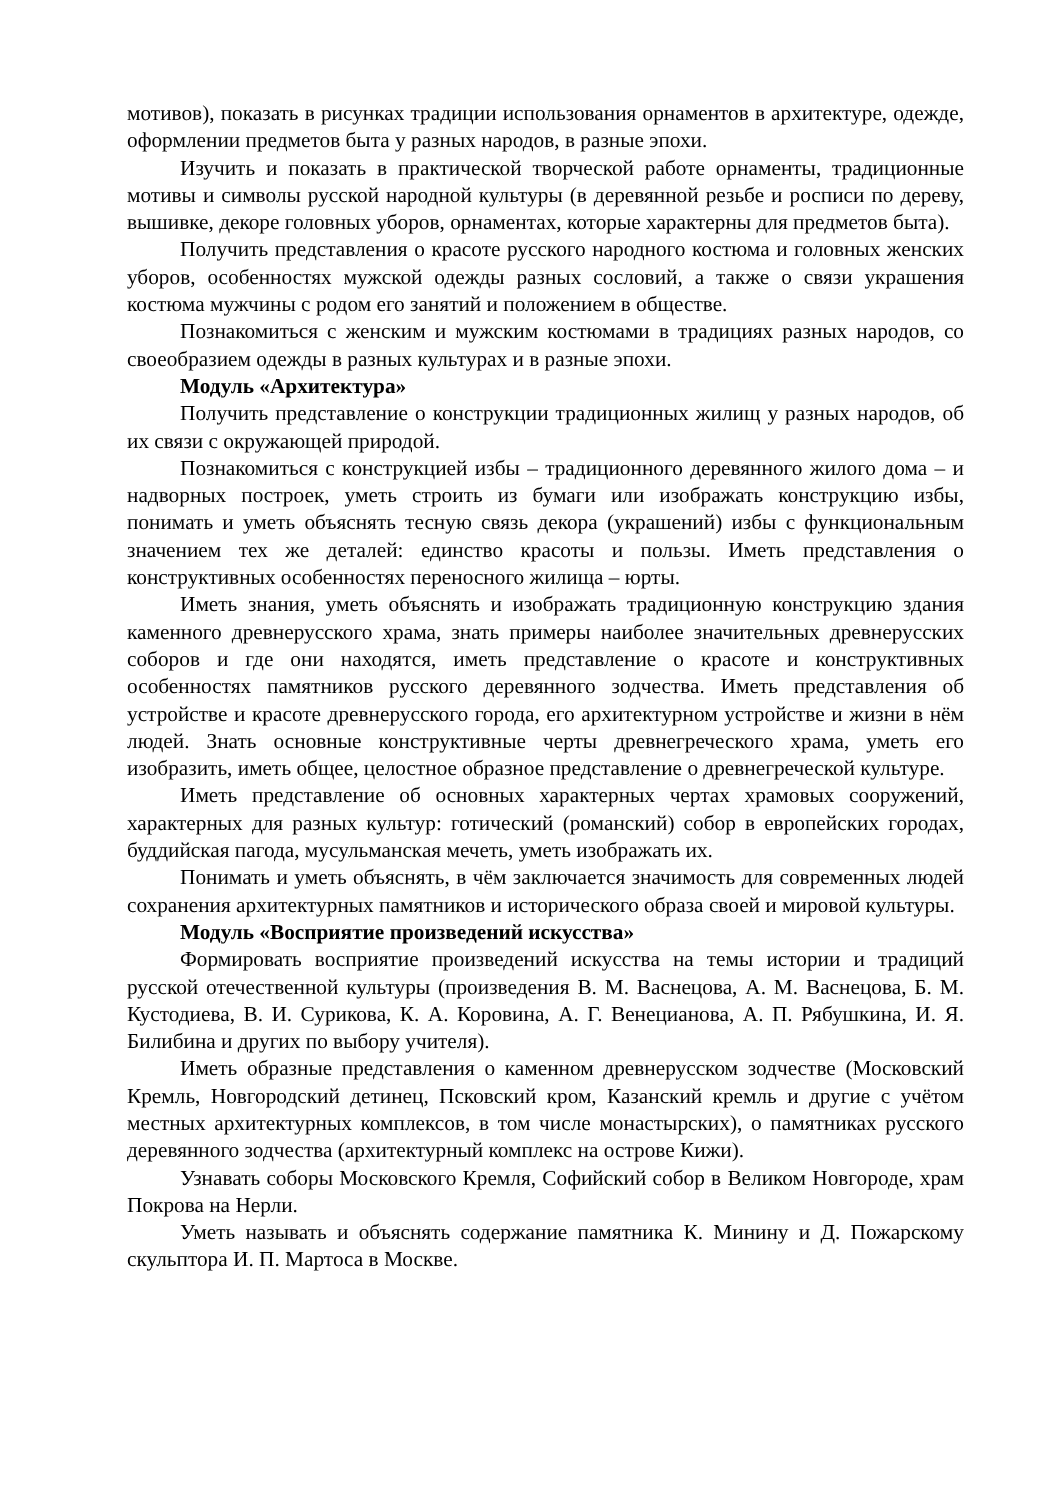мотивов), показать в рисунках традиции использования орнаментов в архитектуре, одежде, оформлении предметов быта у разных народов, в разные эпохи.
Изучить и показать в практической творческой работе орнаменты, традиционные мотивы и символы русской народной культуры (в деревянной резьбе и росписи по дереву, вышивке, декоре головных уборов, орнаментах, которые характерны для предметов быта).
Получить представления о красоте русского народного костюма и головных женских уборов, особенностях мужской одежды разных сословий, а также о связи украшения костюма мужчины с родом его занятий и положением в обществе.
Познакомиться с женским и мужским костюмами в традициях разных народов, со своеобразием одежды в разных культурах и в разные эпохи.
Модуль «Архитектура»
Получить представление о конструкции традиционных жилищ у разных народов, об их связи с окружающей природой.
Познакомиться с конструкцией избы – традиционного деревянного жилого дома – и надворных построек, уметь строить из бумаги или изображать конструкцию избы, понимать и уметь объяснять тесную связь декора (украшений) избы с функциональным значением тех же деталей: единство красоты и пользы. Иметь представления о конструктивных особенностях переносного жилища – юрты.
Иметь знания, уметь объяснять и изображать традиционную конструкцию здания каменного древнерусского храма, знать примеры наиболее значительных древнерусских соборов и где они находятся, иметь представление о красоте и конструктивных особенностях памятников русского деревянного зодчества. Иметь представления об устройстве и красоте древнерусского города, его архитектурном устройстве и жизни в нём людей. Знать основные конструктивные черты древнегреческого храма, уметь его изобразить, иметь общее, целостное образное представление о древнегреческой культуре.
Иметь представление об основных характерных чертах храмовых сооружений, характерных для разных культур: готический (романский) собор в европейских городах, буддийская пагода, мусульманская мечеть, уметь изображать их.
Понимать и уметь объяснять, в чём заключается значимость для современных людей сохранения архитектурных памятников и исторического образа своей и мировой культуры.
Модуль «Восприятие произведений искусства»
Формировать восприятие произведений искусства на темы истории и традиций русской отечественной культуры (произведения В. М. Васнецова, А. М. Васнецова, Б. М. Кустодиева, В. И. Сурикова, К. А. Коровина, А. Г. Венецианова, А. П. Рябушкина, И. Я. Билибина и других по выбору учителя).
Иметь образные представления о каменном древнерусском зодчестве (Московский Кремль, Новгородский детинец, Псковский кром, Казанский кремль и другие с учётом местных архитектурных комплексов, в том числе монастырских), о памятниках русского деревянного зодчества (архитектурный комплекс на острове Кижи).
Узнавать соборы Московского Кремля, Софийский собор в Великом Новгороде, храм Покрова на Нерли.
Уметь называть и объяснять содержание памятника К. Минину и Д. Пожарскому скульптора И. П. Мартоса в Москве.